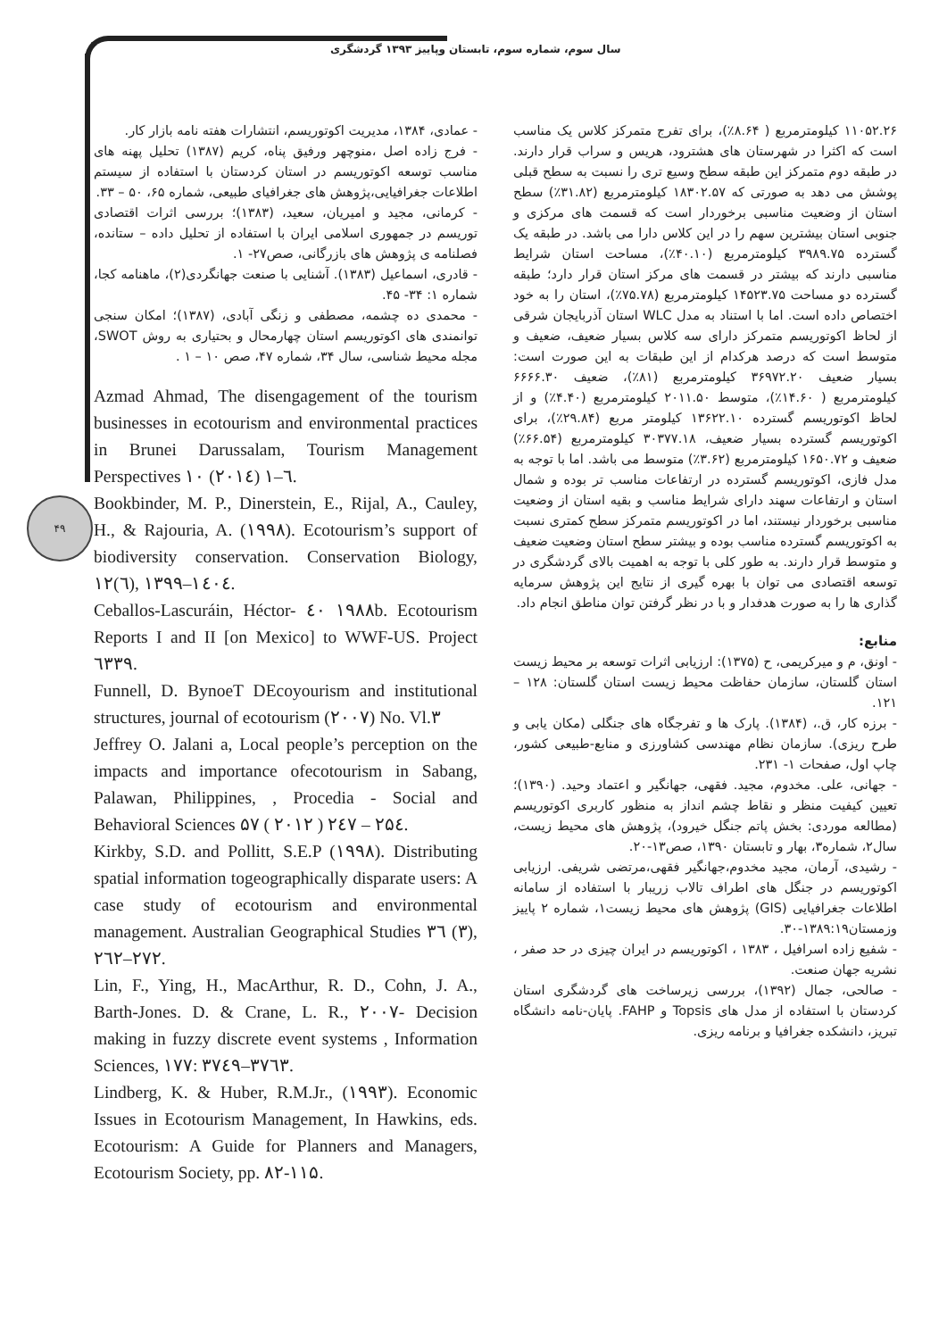سال سوم، شماره سوم، تابستان وپاییز ۱۳۹۳ گردشگری
۴۹
۱۱۰۵۲.۲۶ کیلومترمربع ( ۸.۶۴٪)، برای تفرج متمرکز کلاس یک مناسب است که اکثرا در شهرستان های هشترود، هریس و سراب قرار دارند. در طبقه دوم متمرکز این طبقه سطح وسیع تری را نسبت به سطح قبلی پوشش می دهد به صورتی که ۱۸۳۰۲.۵۷ کیلومترمربع (۳۱.۸۲٪) سطح استان از وضعیت مناسبی برخوردار است که قسمت های مرکزی و جنوبی استان بیشترین سهم را در این کلاس دارا می باشد. در طبقه یک گسترده ۳۹۸۹.۷۵ کیلومترمربع (۴۰.۱۰٪)، مساحت استان شرایط مناسبی دارند که بیشتر در قسمت های مرکز استان قرار دارد؛ طبقه گسترده دو مساحت ۱۴۵۲۳.۷۵ کیلومترمربع (۷۵.۷۸٪)، استان را به خود اختصاص داده است. اما با استناد به مدل WLC استان آذربایجان شرقی از لحاظ اکوتوریسم متمرکز دارای سه کلاس بسیار ضعیف، ضعیف و متوسط است که درصد هرکدام از این طبقات به این صورت است: بسیار ضعیف ۳۶۹۷۲.۲۰ کیلومترمربع (۸۱٪)، ضعیف ۶۶۶۶.۳۰ کیلومترمربع ( ۱۴.۶۰٪)، متوسط ۲۰۱۱.۵۰ کیلومترمربع (۴.۴۰٪) و از لحاظ اکوتوریسم گسترده ۱۳۶۲۲.۱۰ کیلومتر مربع (۲۹.۸۴٪)، برای اکوتوریسم گسترده بسیار ضعیف، ۳۰۳۷۷.۱۸ کیلومترمربع (۶۶.۵۴٪) ضعیف و ۱۶۵۰.۷۲ کیلومترمربع (۳.۶۲٪) متوسط می باشد. اما با توجه به مدل فازی، اکوتوریسم گسترده در ارتفاعات مناسب تر بوده و شمال استان و ارتفاعات سهند دارای شرایط مناسب و بقیه استان از وضعیت مناسبی برخوردار نیستند، اما در اکوتوریسم متمرکز سطح کمتری نسبت به اکوتوریسم گسترده مناسب بوده و بیشتر سطح استان وضعیت ضعیف و متوسط قرار دارند. به طور کلی با توجه به اهمیت بالای گردشگری در توسعه اقتصادی می توان با بهره گیری از نتایج این پژوهش سرمایه گذاری ها را به صورت هدفدار و با در نظر گرفتن توان مناطق انجام داد.
منابع:
- اونق، م و میرکریمی، ح (۱۳۷۵): ارزیابی اثرات توسعه بر محیط زیست استان گلستان، سازمان حفاظت محیط زیست استان گلستان: ۱۲۸ – ۱۲۱.
- برزه کار، ق.، (۱۳۸۴). پارک ها و تفرجگاه های جنگلی (مکان یابی و طرح ریزی). سازمان نظام مهندسی کشاورزی و منابع-طبیعی کشور، چاپ اول، صفحات ۱- ۲۳۱.
- جهانی، علی. مخدوم، مجید. فقهی، جهانگیر و اعتماد وحید. (۱۳۹۰)؛ تعیین کیفیت منظر و نقاط چشم انداز به منظور کاربری اکوتوریسم (مطالعه موردی: بخش پاتم جنگل خیرود)، پژوهش های محیط زیست، سال۲، شماره۳، بهار و تابستان ۱۳۹۰، صص۱۳-۲۰.
- رشیدی، آرمان، مجید مخدوم،جهانگیر فقهی،مرتضی شریفی. ارزیابی اکوتوریسم در جنگل های اطراف تالاب زریبار با استفاده از سامانه اطلاعات جغرافیایی (GIS) پژوهش های محیط زیست۱، شماره ۲ پاییز وزمستان۱۳۸۹:۱۹-۳۰.
- شفیع زاده اسرافیل ، ۱۳۸۳ ، اکوتوریسم در ایران چیزی در حد صفر ، نشریه جهان صنعت.
- صالحی، جمال (۱۳۹۲)، بررسی زیرساخت های گردشگری استان کردستان با استفاده از مدل های Topsis و FAHP. پایان-نامه دانشگاه تبریز، دانشکده جغرافیا و برنامه ریزی.
- عمادی، ۱۳۸۴، مدیریت اکوتوریسم، انتشارات هفته نامه بازار کار.
- فرج زاده اصل ،منوچهر ورفیق پناه، کریم (۱۳۸۷) تحلیل پهنه های مناسب توسعه اکوتوریسم در استان کردستان با استفاده از سیستم اطلاعات جغرافیایی،پژوهش های جغرافیای طبیعی، شماره ۶۵، ۵۰ – ۳۳.
- کرمانی، مجید و امیریان، سعید، (۱۳۸۳)؛ بررسی اثرات اقتصادی توریسم در جمهوری اسلامی ایران با استفاده از تحلیل داده – ستانده، فصلنامه ی پژوهش های بازرگانی، صص۲۷- ۱.
- قادری، اسماعیل (۱۳۸۳). آشنایی با صنعت جهانگردی(۲)، ماهنامه کجا، شماره ۱: ۳۴- ۴۵.
- محمدی ده چشمه، مصطفی و زنگی آبادی، (۱۳۸۷)؛ امکان سنجی توانمندی های اکوتوریسم استان چهارمحال و بحتیاری به روش SWOT، مجله محیط شناسی، سال ۳۴، شماره ۴۷، صص ۱۰ – ۱ .
Azmad Ahmad, The disengagement of the tourism businesses in ecotourism and environmental practices in Brunei Darussalam, Tourism Management Perspectives ۱۰ (۲۰۱٤) ۱–٦.
Bookbinder, M. P., Dinerstein, E., Rijal, A., Cauley, H., & Rajouria, A. (۱۹۹۸). Ecotourism’s support of biodiversity conservation. Conservation Biology, ۱۲(٦), ۱۳۹۹–۱٤۰٤.
Ceballos-Lascuráin, Héctor- ٤۰ ۱۹۸۸b. Ecotourism Reports I and II [on Mexico] to WWF-US. Project ٦۳۳۹.
Funnell, D. BynoeT DEcoyourism and institutional structures, journal of ecotourism (۲۰۰۷) No. Vl.۳
Jeffrey O. Jalani a, Local people’s perception on the impacts and importance ofecotourism in Sabang, Palawan, Philippines, , Procedia - Social and Behavioral Sciences ۵۷ ( ۲۰۱۲ ) ۲٤۷ – ۲۵٤.
Kirkby, S.D. and Pollitt, S.E.P (۱۹۹۸). Distributing spatial information togeographically disparate users: A case study of ecotourism and environmental management. Australian Geographical Studies ۳٦ (۳), ۲٦۲–۲۷۲.
Lin, F., Ying, H., MacArthur, R. D., Cohn, J. A., Barth-Jones. D. & Crane, L. R., ۲۰۰۷- Decision making in fuzzy discrete event systems , Information Sciences, ۱۷۷: ۳۷٤۹–۳۷٦۳.
Lindberg, K. & Huber, R.M.Jr., (۱۹۹۳). Economic Issues in Ecotourism Management, In Hawkins, eds. Ecotourism: A Guide for Planners and Managers, Ecotourism Society, pp. ۸۲-۱۱۵.